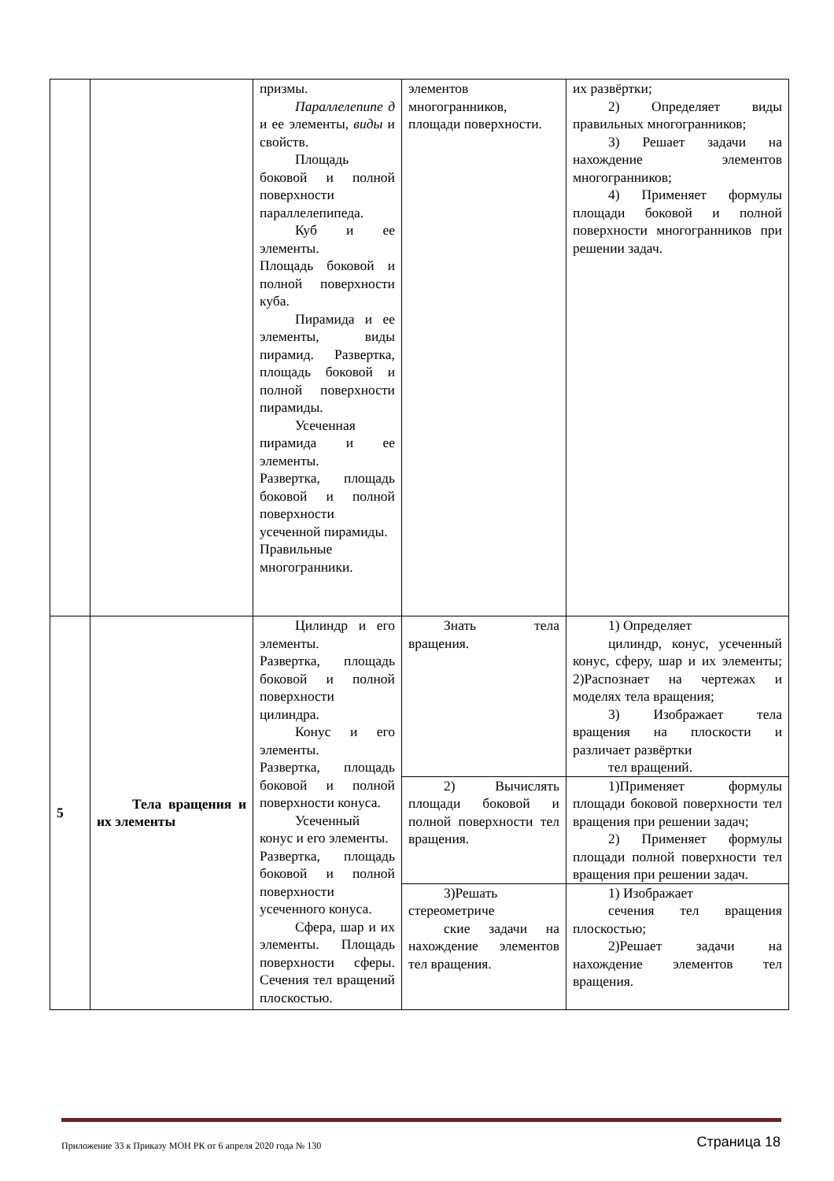| | | призмы. Параллелепипе д и ее элементы, виды и свойств. Площадь боковой и полной поверхности параллелепипеда. Куб и ее элементы. Площадь боковой и полной поверхности куба. Пирамида и ее элементы, виды пирамид. Развертка, площадь боковой и полной поверхности пирамиды. Усеченная пирамида и ее элементы. Развертка, площадь боковой и полной поверхности усеченной пирамиды. Правильные многогранники. | элементов многогранников, площади поверхности. | их развёртки; 2) Определяет виды правильных многогранников; 3) Решает задачи на нахождение элементов многогранников; 4) Применяет формулы площади боковой и полной поверхности многогранников при решении задач. |
| 5 | Тела вращения и их элементы | Цилиндр и его элементы. Развертка, площадь боковой и полной поверхности цилиндра. Конус и его элементы. Развертка, площадь боковой и полной поверхности конуса. Усеченный конус и его элементы. Развертка, площадь боковой и полной поверхности усеченного конуса. Сфера, шар и их элементы. Площадь поверхности сферы. Сечения тел вращений плоскостью. | Знать тела вращения. | 1) Определяет цилиндр, конус, усеченный конус, сферу, шар и их элементы; 2)Распознает на чертежах и моделях тела вращения; 3) Изображает тела вращения на плоскости и различает развёртки тел вращений. |
| | | | 2) Вычислять площади боковой и полной поверхности тел вращения. | 1)Применяет формулы площади боковой поверхности тел вращения при решении задач; 2) Применяет формулы площади полной поверхности тел вращения при решении задач. |
| | | | 3)Решать стереометриче ские задачи на нахождение элементов тел вращения. | 1) Изображает сечения тел вращения плоскостью; 2)Решает задачи на нахождение элементов тел вращения. |
Приложение 33 к Приказу МОН РК от 6 апреля 2020 года № 130
Страница 18